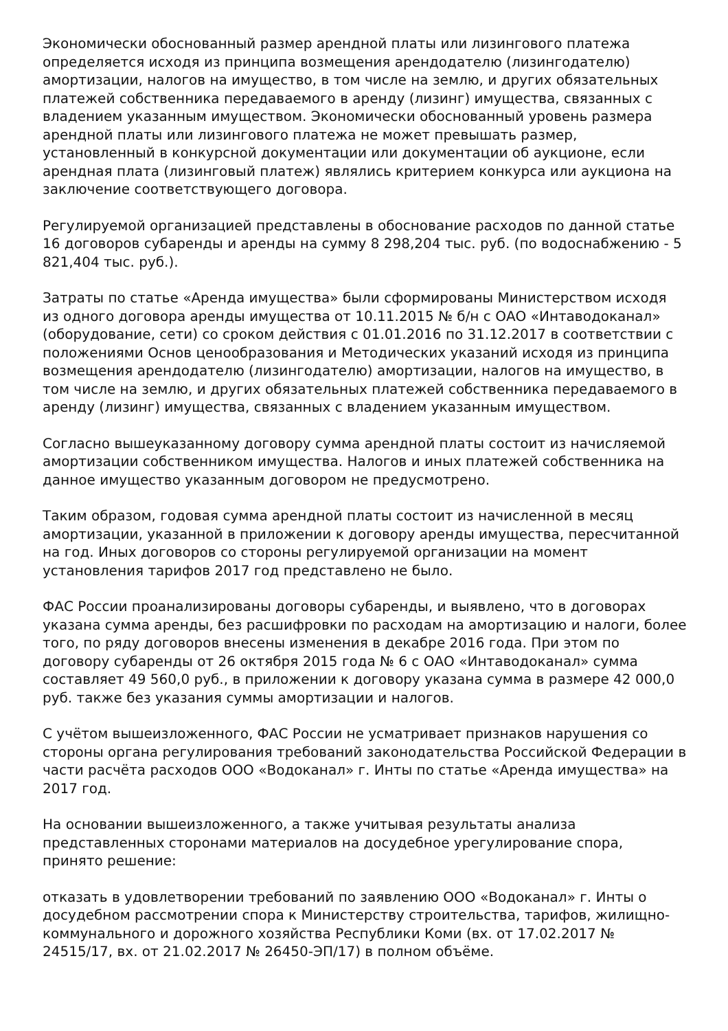Экономически обоснованный размер арендной платы или лизингового платежа определяется исходя из принципа возмещения арендодателю (лизингодателю) амортизации, налогов на имущество, в том числе на землю, и других обязательных платежей собственника передаваемого в аренду (лизинг) имущества, связанных с владением указанным имуществом. Экономически обоснованный уровень размера арендной платы или лизингового платежа не может превышать размер, установленный в конкурсной документации или документации об аукционе, если арендная плата (лизинговый платеж) являлись критерием конкурса или аукциона на заключение соответствующего договора.
Регулируемой организацией представлены в обоснование расходов по данной статье 16 договоров субаренды и аренды на сумму 8 298,204 тыс. руб. (по водоснабжению - 5 821,404 тыс. руб.).
Затраты по статье «Аренда имущества» были сформированы Министерством исходя из одного договора аренды имущества от 10.11.2015 № б/н с ОАО «Интаводоканал» (оборудование, сети) со сроком действия с 01.01.2016 по 31.12.2017 в соответствии с положениями Основ ценообразования и Методических указаний исходя из принципа возмещения арендодателю (лизингодателю) амортизации, налогов на имущество, в том числе на землю, и других обязательных платежей собственника передаваемого в аренду (лизинг) имущества, связанных с владением указанным имуществом.
Согласно вышеуказанному договору сумма арендной платы состоит из начисляемой амортизации собственником имущества. Налогов и иных платежей собственника на данное имущество указанным договором не предусмотрено.
Таким образом, годовая сумма арендной платы состоит из начисленной в месяц амортизации, указанной в приложении к договору аренды имущества, пересчитанной на год. Иных договоров со стороны регулируемой организации на момент установления тарифов 2017 год представлено не было.
ФАС России проанализированы договоры субаренды, и выявлено, что в договорах указана сумма аренды, без расшифровки по расходам на амортизацию и налоги, более того, по ряду договоров внесены изменения в декабре 2016 года. При этом по договору субаренды от 26 октября 2015 года № 6 с ОАО «Интаводоканал» сумма составляет 49 560,0 руб., в приложении к договору указана сумма в размере 42 000,0 руб. также без указания суммы амортизации и налогов.
С учётом вышеизложенного, ФАС России не усматривает признаков нарушения со стороны органа регулирования требований законодательства Российской Федерации в части расчёта расходов ООО «Водоканал» г. Инты по статье «Аренда имущества» на 2017 год.
На основании вышеизложенного, а также учитывая результаты анализа представленных сторонами материалов на досудебное урегулирование спора, принято решение:
отказать в удовлетворении требований по заявлению ООО «Водоканал» г. Инты о досудебном рассмотрении спора к Министерству строительства, тарифов, жилищно-коммунального и дорожного хозяйства Республики Коми (вх. от 17.02.2017 № 24515/17, вх. от 21.02.2017 № 26450-ЭП/17) в полном объёме.